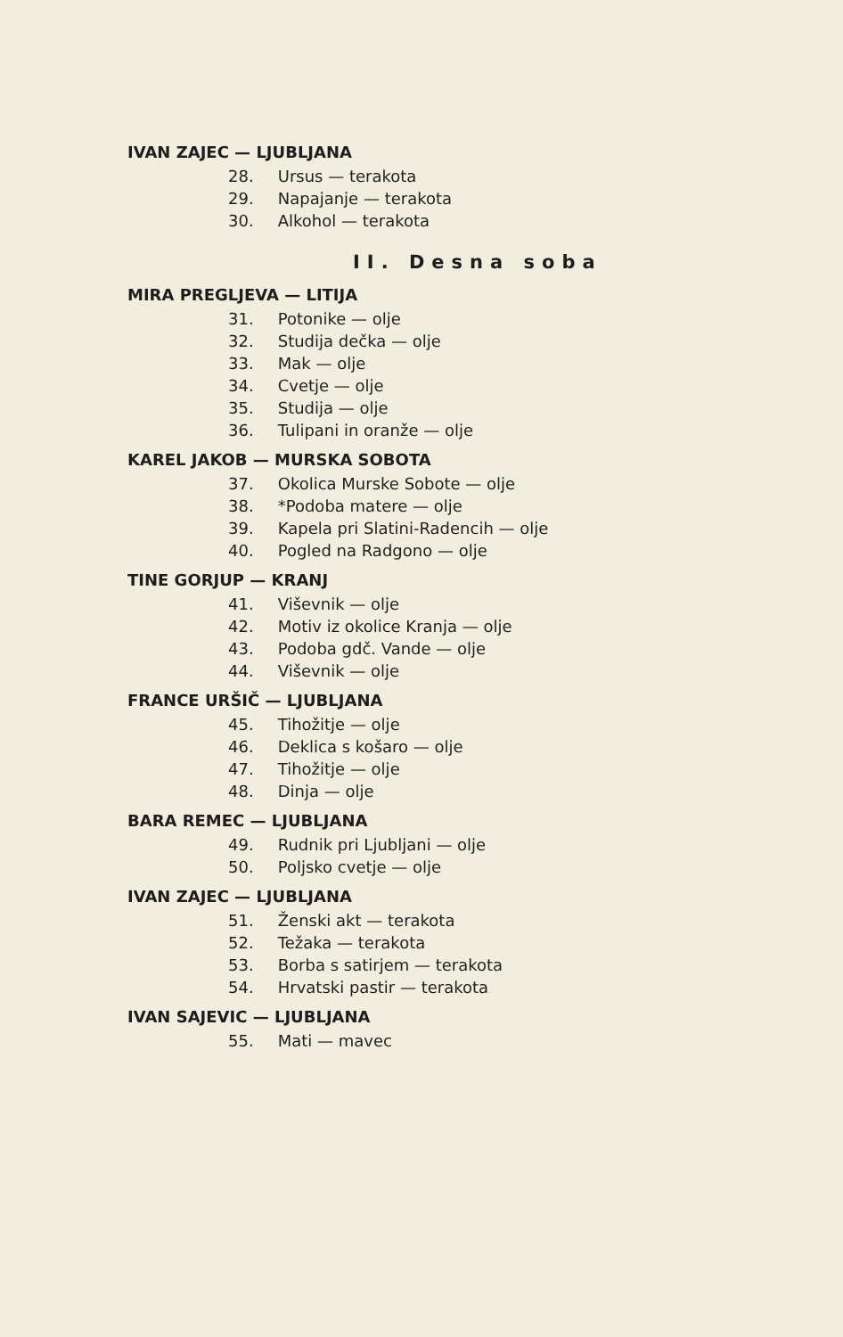IVAN ZAJEC — LJUBLJANA
28. Ursus — terakota
29. Napajanje — terakota
30. Alkohol — terakota
II. Desna soba
MIRA PREGLJEVA — LITIJA
31. Potonike — olje
32. Studija dečka — olje
33. Mak — olje
34. Cvetje — olje
35. Studija — olje
36. Tulipani in oranže — olje
KAREL JAKOB — MURSKA SOBOTA
37. Okolica Murske Sobote — olje
38. *Podoba matere — olje
39. Kapela pri Slatini-Radencih — olje
40. Pogled na Radgono — olje
TINE GORJUP — KRANJ
41. Viševnik — olje
42. Motiv iz okolice Kranja — olje
43. Podoba gdč. Vande — olje
44. Viševnik — olje
FRANCE URŠIČ — LJUBLJANA
45. Tihožitje — olje
46. Deklica s košaro — olje
47. Tihožitje — olje
48. Dinja — olje
BARA REMEC — LJUBLJANA
49. Rudnik pri Ljubljani — olje
50. Poljsko cvetje — olje
IVAN ZAJEC — LJUBLJANA
51. Ženski akt — terakota
52. Težaka — terakota
53. Borba s satirjem — terakota
54. Hrvatski pastir — terakota
IVAN SAJEVIC — LJUBLJANA
55. Mati — mavec